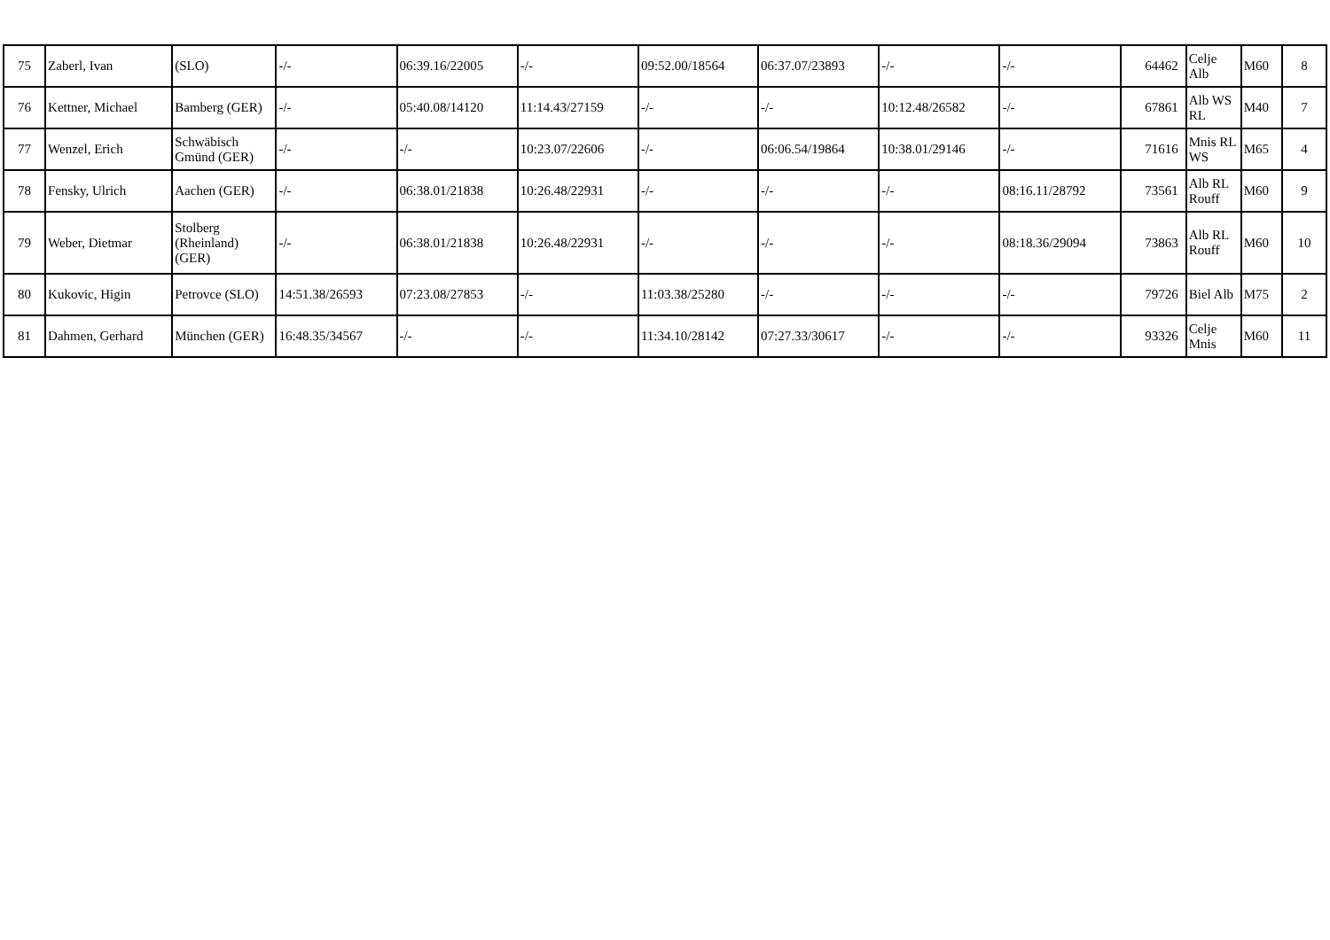| 75 | Zaberl, Ivan | (SLO) | -/- | 06:39.16/22005 | -/- | 09:52.00/18564 | 06:37.07/23893 | -/- | -/- | 64462 | Celje Alb | M60 | 8 |
| 76 | Kettner, Michael | Bamberg (GER) | -/- | 05:40.08/14120 | 11:14.43/27159 | -/- | -/- | 10:12.48/26582 | -/- | 67861 | Alb WS RL | M40 | 7 |
| 77 | Wenzel, Erich | Schwäbisch Gmünd (GER) | -/- | -/- | 10:23.07/22606 | -/- | 06:06.54/19864 | 10:38.01/29146 | -/- | 71616 | Mnis RL WS | M65 | 4 |
| 78 | Fensky, Ulrich | Aachen (GER) | -/- | 06:38.01/21838 | 10:26.48/22931 | -/- | -/- | -/- | 08:16.11/28792 | 73561 | Alb RL Rouff | M60 | 9 |
| 79 | Weber, Dietmar | Stolberg (Rheinland) (GER) | -/- | 06:38.01/21838 | 10:26.48/22931 | -/- | -/- | -/- | 08:18.36/29094 | 73863 | Alb RL Rouff | M60 | 10 |
| 80 | Kukovic, Higin | Petrovce (SLO) | 14:51.38/26593 | 07:23.08/27853 | -/- | 11:03.38/25280 | -/- | -/- | -/- | 79726 | Biel Alb | M75 | 2 |
| 81 | Dahmen, Gerhard | München (GER) | 16:48.35/34567 | -/- | -/- | 11:34.10/28142 | 07:27.33/30617 | -/- | -/- | 93326 | Celje Mnis | M60 | 11 |